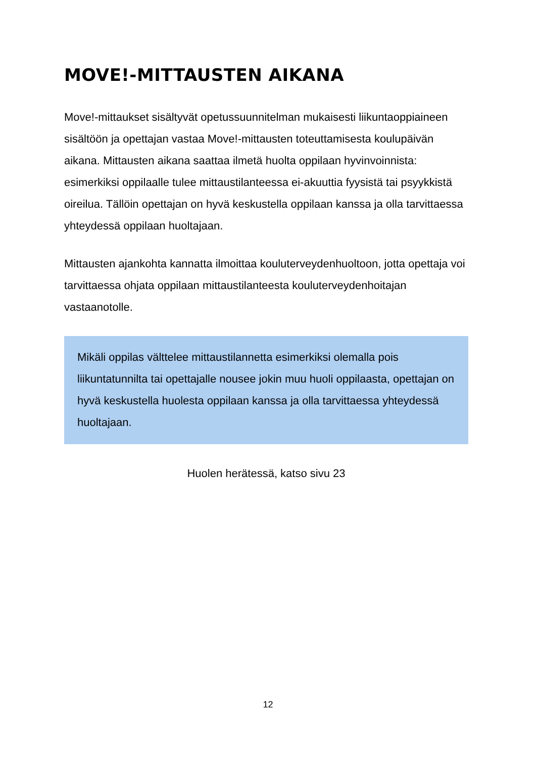MOVE!-MITTAUSTEN AIKANA
Move!-mittaukset sisältyvät opetussuunnitelman mukaisesti liikuntaoppiaineen sisältöön ja opettajan vastaa Move!-mittausten toteuttamisesta koulupäivän aikana. Mittausten aikana saattaa ilmetä huolta oppilaan hyvinvoinnista: esimerkiksi oppilaalle tulee mittaustilanteessa ei-akuuttia fyysistä tai psyykkistä oireilua. Tällöin opettajan on hyvä keskustella oppilaan kanssa ja olla tarvittaessa yhteydessä oppilaan huoltajaan.
Mittausten ajankohta kannatta ilmoittaa kouluterveydenhuoltoon, jotta opettaja voi tarvittaessa ohjata oppilaan mittaustilanteesta kouluterveydenhoitajan vastaanotolle.
Mikäli oppilas välttelee mittaustilannetta esimerkiksi olemalla pois liikuntatunnilta tai opettajalle nousee jokin muu huoli oppilaasta, opettajan on hyvä keskustella huolesta oppilaan kanssa ja olla tarvittaessa yhteydessä huoltajaan.
Huolen herätessä, katso sivu 23
12